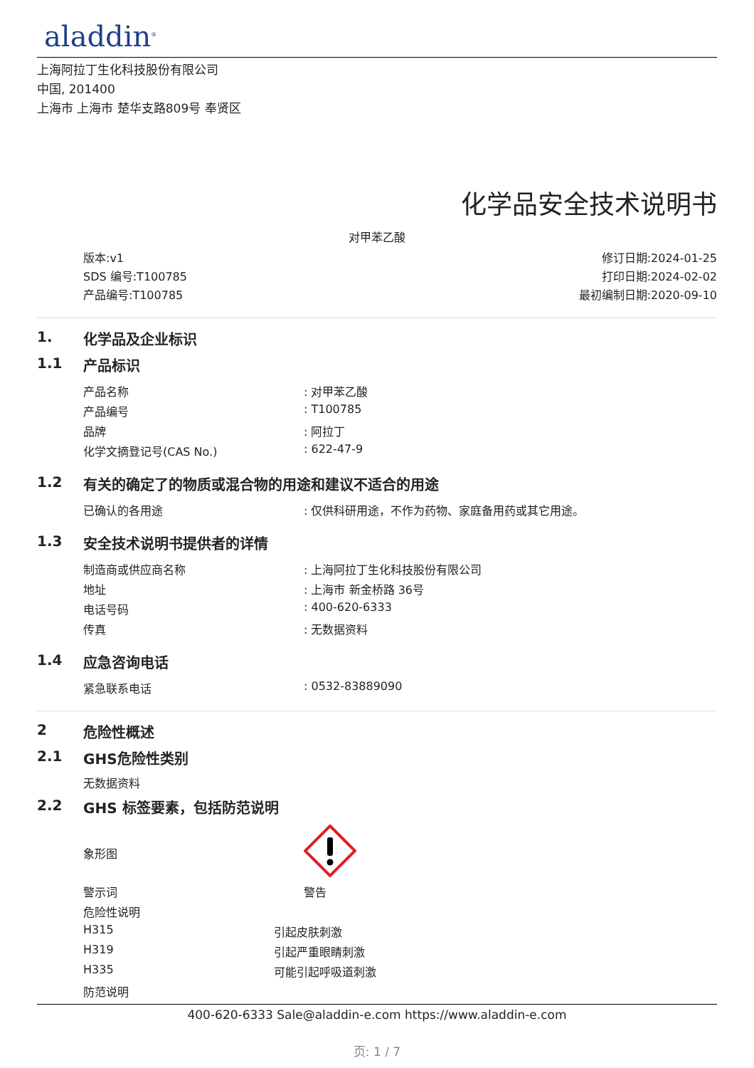aladdin<sup>®</sup>
上海阿拉丁生化科技股份有限公司
中国, 201400
上海市 上海市 楚华支路809号 奉贤区
化学品安全技术说明书
对甲苯乙酸
版本:v1
SDS 编号:T100785
产品编号:T100785
修订日期:2024-01-25
打印日期:2024-02-02
最初编制日期:2020-09-10
1. 化学品及企业标识
1.1 产品标识
| 产品名称 | : 对甲苯乙酸 |
| 产品编号 | : T100785 |
| 品牌 | : 阿拉丁 |
| 化学文摘登记号(CAS No.) | : 622-47-9 |
1.2 有关的确定了的物质或混合物的用途和建议不适合的用途
| 已确认的各用途 | : 仅供科研用途，不作为药物、家庭备用药或其它用途。 |
1.3 安全技术说明书提供者的详情
| 制造商或供应商名称 | : 上海阿拉丁生化科技股份有限公司 |
| 地址 | : 上海市 新金桥路 36号 |
| 电话号码 | : 400-620-6333 |
| 传真 | : 无数据资料 |
1.4 应急咨询电话
| 紧急联系电话 | : 0532-83889090 |
2 危险性概述
2.1 GHS危险性类别
无数据资料
2.2 GHS 标签要素，包括防范说明
| 象形图 | |
| 警示词 | 警告 |
| 危险性说明 | |
| H315 | 引起皮肤刺激 |
| H319 | 引起严重眼睛刺激 |
| H335 | 可能引起呼吸道刺激 |
| 防范说明 | |
400-620-6333 Sale@aladdin-e.com https://www.aladdin-e.com
页: 1 / 7